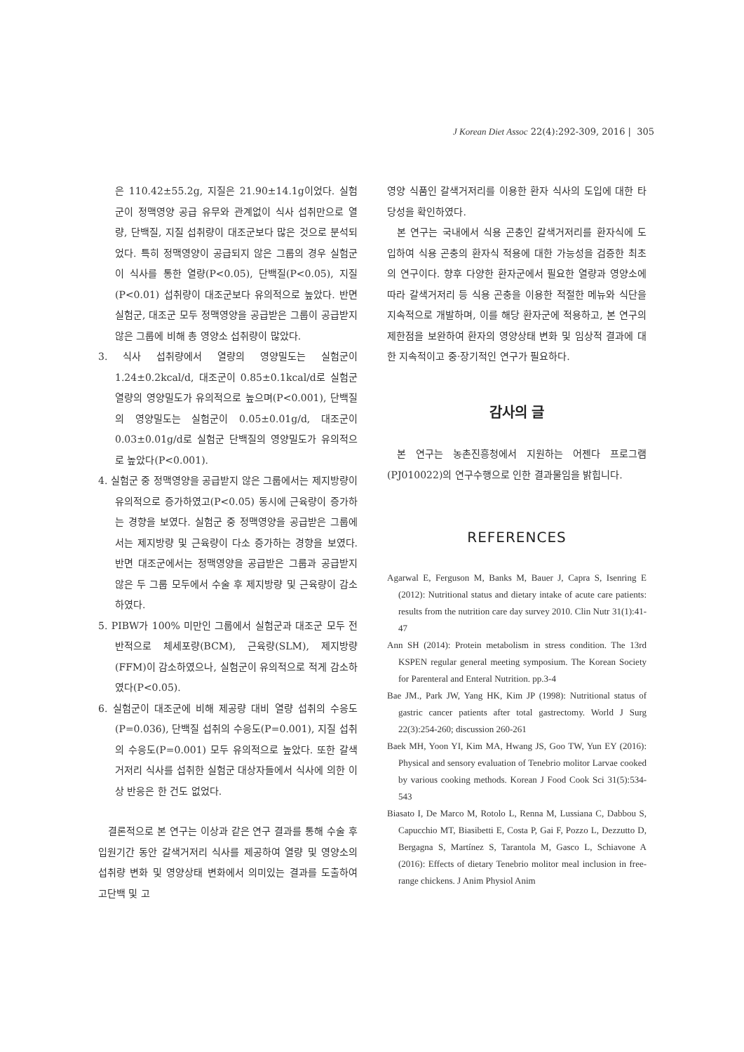J Korean Diet Assoc 22(4):292-309, 2016 | 305
은 110.42±55.2g, 지질은 21.90±14.1g이었다. 실험군이 정맥영양 공급 유무와 관계없이 식사 섭취만으로 열량, 단백질, 지질 섭취량이 대조군보다 많은 것으로 분석되었다. 특히 정맥영양이 공급되지 않은 그룹의 경우 실험군이 식사를 통한 열량(P<0.05), 단백질(P<0.05), 지질(P<0.01) 섭취량이 대조군보다 유의적으로 높았다. 반면 실험군, 대조군 모두 정맥영양을 공급받은 그룹이 공급받지 않은 그룹에 비해 총 영양소 섭취량이 많았다.
3. 식사 섭취량에서 열량의 영양밀도는 실험군이 1.24±0.2kcal/d, 대조군이 0.85±0.1kcal/d로 실험군 열량의 영양밀도가 유의적으로 높으며(P<0.001), 단백질의 영양밀도는 실험군이 0.05±0.01g/d, 대조군이 0.03±0.01g/d로 실험군 단백질의 영양밀도가 유의적으로 높았다(P<0.001).
4. 실험군 중 정맥영양을 공급받지 않은 그룹에서는 제지방량이 유의적으로 증가하였고(P<0.05) 동시에 근육량이 증가하는 경향을 보였다. 실험군 중 정맥영양을 공급받은 그룹에서는 제지방량 및 근육량이 다소 증가하는 경향을 보였다. 반면 대조군에서는 정맥영양을 공급받은 그룹과 공급받지 않은 두 그룹 모두에서 수술 후 제지방량 및 근육량이 감소하였다.
5. PIBW가 100% 미만인 그룹에서 실험군과 대조군 모두 전반적으로 체세포량(BCM), 근육량(SLM), 제지방량(FFM)이 감소하였으나, 실험군이 유의적으로 적게 감소하였다(P<0.05).
6. 실험군이 대조군에 비해 제공량 대비 열량 섭취의 수응도(P=0.036), 단백질 섭취의 수응도(P=0.001), 지질 섭취의 수응도(P=0.001) 모두 유의적으로 높았다. 또한 갈색거저리 식사를 섭취한 실험군 대상자들에서 식사에 의한 이상 반응은 한 건도 없었다.
결론적으로 본 연구는 이상과 같은 연구 결과를 통해 수술 후 입원기간 동안 갈색거저리 식사를 제공하여 열량 및 영양소의 섭취량 변화 및 영양상태 변화에서 의미있는 결과를 도출하여 고단백 및 고
영양 식품인 갈색거저리를 이용한 환자 식사의 도입에 대한 타당성을 확인하였다.
본 연구는 국내에서 식용 곤충인 갈색거저리를 환자식에 도입하여 식용 곤충의 환자식 적용에 대한 가능성을 검증한 최초의 연구이다. 향후 다양한 환자군에서 필요한 열량과 영양소에 따라 갈색거저리 등 식용 곤충을 이용한 적절한 메뉴와 식단을 지속적으로 개발하며, 이를 해당 환자군에 적용하고, 본 연구의 제한점을 보완하여 환자의 영양상태 변화 및 임상적 결과에 대한 지속적이고 중·장기적인 연구가 필요하다.
감사의 글
본 연구는 농촌진흥청에서 지원하는 어젠다 프로그램(PJ010022)의 연구수행으로 인한 결과물임을 밝힙니다.
REFERENCES
Agarwal E, Ferguson M, Banks M, Bauer J, Capra S, Isenring E (2012): Nutritional status and dietary intake of acute care patients: results from the nutrition care day survey 2010. Clin Nutr 31(1):41-47
Ann SH (2014): Protein metabolism in stress condition. The 13rd KSPEN regular general meeting symposium. The Korean Society for Parenteral and Enteral Nutrition. pp.3-4
Bae JM., Park JW, Yang HK, Kim JP (1998): Nutritional status of gastric cancer patients after total gastrectomy. World J Surg 22(3):254-260; discussion 260-261
Baek MH, Yoon YI, Kim MA, Hwang JS, Goo TW, Yun EY (2016): Physical and sensory evaluation of Tenebrio molitor Larvae cooked by various cooking methods. Korean J Food Cook Sci 31(5):534-543
Biasato I, De Marco M, Rotolo L, Renna M, Lussiana C, Dabbou S, Capucchio MT, Biasibetti E, Costa P, Gai F, Pozzo L, Dezzutto D, Bergagna S, Martínez S, Tarantola M, Gasco L, Schiavone A (2016): Effects of dietary Tenebrio molitor meal inclusion in free-range chickens. J Anim Physiol Anim